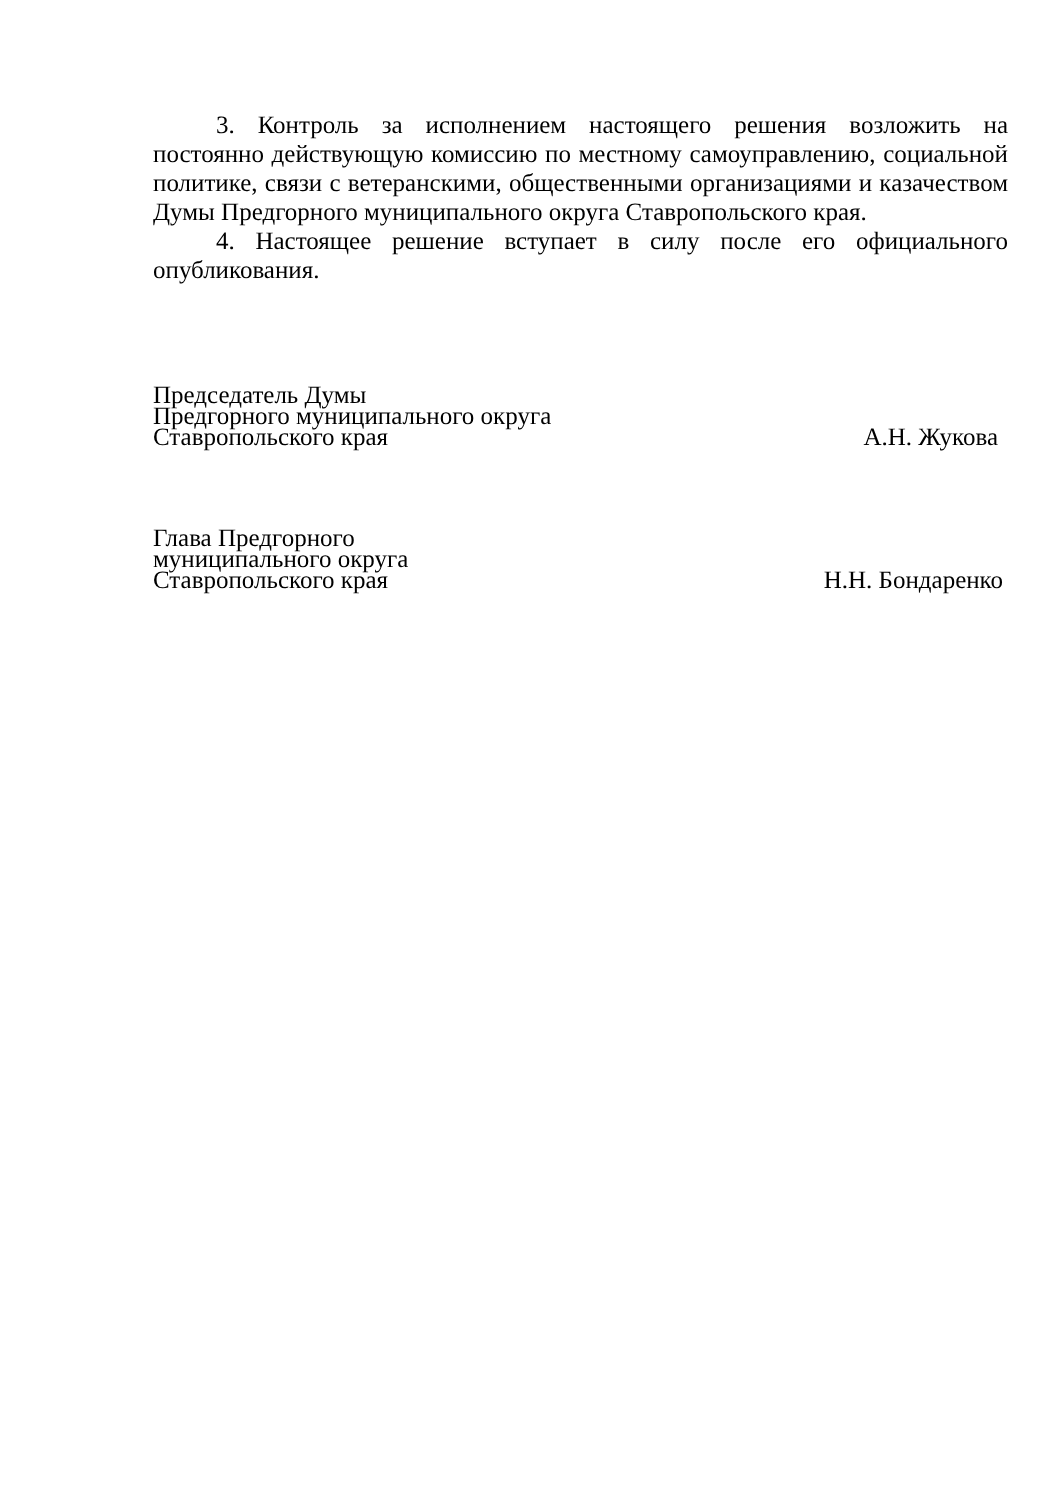3. Контроль за исполнением настоящего решения возложить на постоянно действующую комиссию по местному самоуправлению, социальной политике, связи с ветеранскими, общественными организациями и казачеством Думы Предгорного муниципального округа Ставропольского края.
4. Настоящее решение вступает в силу после его официального опубликования.
Председатель Думы
Предгорного муниципального округа
Ставропольского края
А.Н. Жукова
Глава Предгорного
муниципального округа
Ставропольского края
Н.Н. Бондаренко